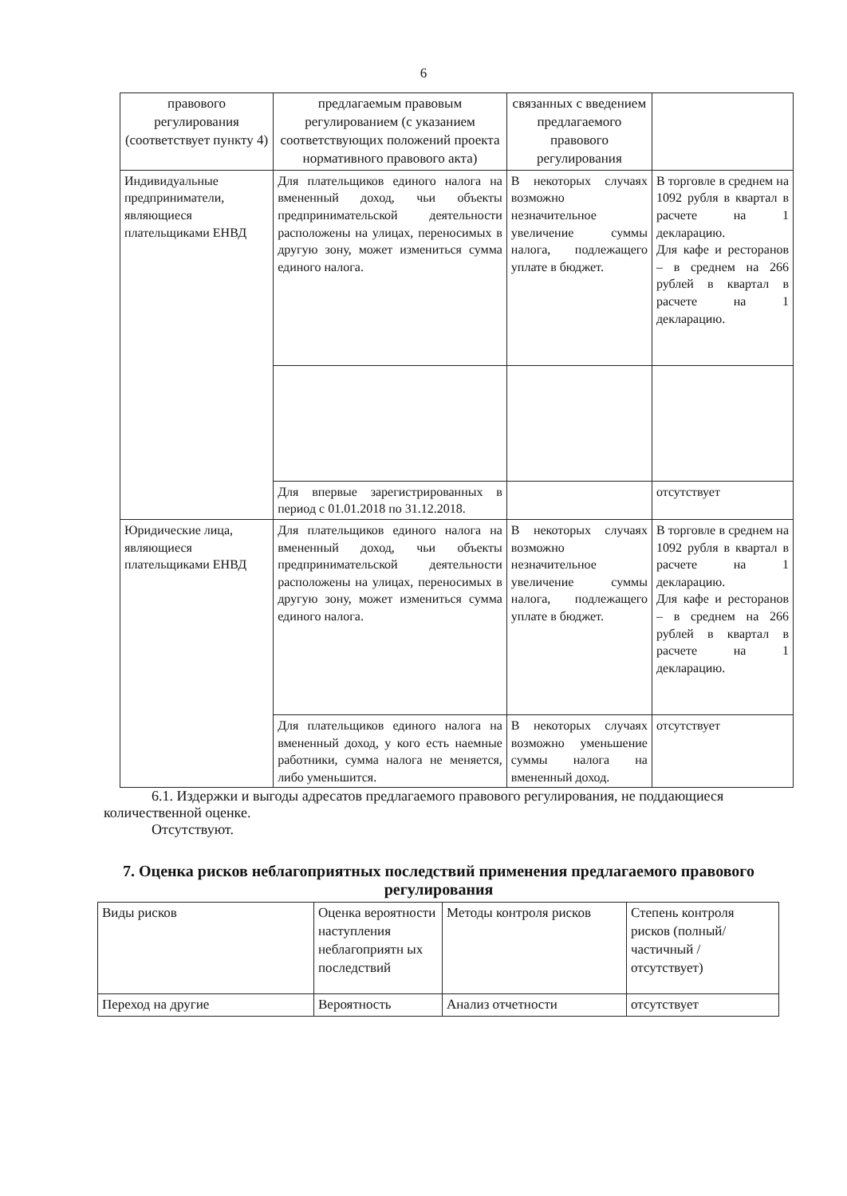6
| правового регулирования (соответствует пункту 4) | предлагаемым правовым регулированием (с указанием соответствующих положений проекта нормативного правового акта) | связанных с введением предлагаемого правового регулирования | |
| Индивидуальные предприниматели, являющиеся плательщиками ЕНВД | Для плательщиков единого налога на вмененный доход, чьи объекты предпринимательской деятельности расположены на улицах, переносимых в другую зону, может измениться сумма единого налога. | В некоторых случаях возможно незначительное увеличение суммы налога, подлежащего уплате в бюджет. | В торговле в среднем на 1092 рубля в квартал в расчете на 1 декларацию. Для кафе и ресторанов – в среднем на 266 рублей в квартал в расчете на 1 декларацию. |
| | Для впервые зарегистрированных в период с 01.01.2018 по 31.12.2018. | | отсутствует |
| Юридические лица, являющиеся плательщиками ЕНВД | Для плательщиков единого налога на вмененный доход, чьи объекты предпринимательской деятельности расположены на улицах, переносимых в другую зону, может измениться сумма единого налога. | В некоторых случаях возможно незначительное увеличение суммы налога, подлежащего уплате в бюджет. | В торговле в среднем на 1092 рубля в квартал в расчете на 1 декларацию. Для кафе и ресторанов – в среднем на 266 рублей в квартал в расчете на 1 декларацию. |
| | Для плательщиков единого налога на вмененный доход, у кого есть наемные работники, сумма налога не меняется, либо уменьшится. | В некоторых случаях возможно уменьшение суммы налога на вмененный доход. | отсутствует |
6.1. Издержки и выгоды адресатов предлагаемого правового регулирования, не поддающиеся количественной оценке.
Отсутствуют.
7. Оценка рисков неблагоприятных последствий применения предлагаемого правового регулирования
| Виды рисков | Оценка вероятности наступления неблагоприятн ых последствий | Методы контроля рисков | Степень контроля рисков (полный/частичный / отсутствует) |
| Переход на другие | Вероятность | Анализ отчетности | отсутствует |